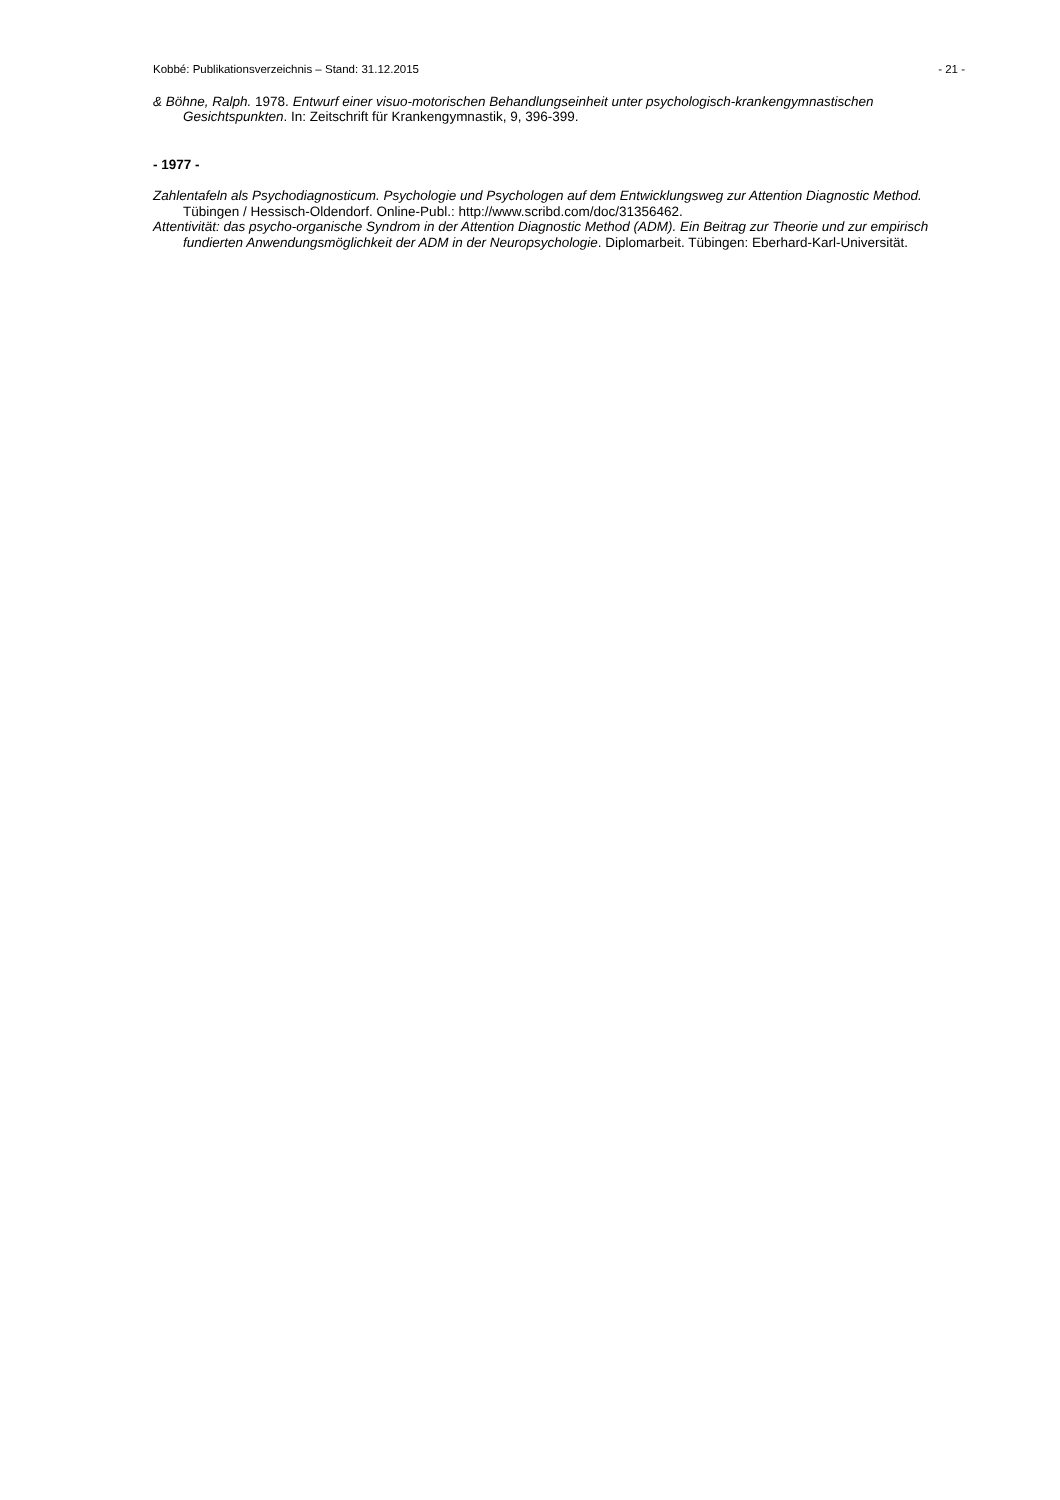Kobbé: Publikationsverzeichnis – Stand: 31.12.2015 - 21 -
& Böhne, Ralph. 1978. Entwurf einer visuo-motorischen Behandlungseinheit unter psychologisch-krankengymnastischen Gesichtspunkten. In: Zeitschrift für Krankengymnastik, 9, 396-399.
- 1977 -
Zahlentafeln als Psychodiagnosticum. Psychologie und Psychologen auf dem Entwicklungsweg zur Attention Diagnostic Method. Tübingen / Hessisch-Oldendorf. Online-Publ.: http://www.scribd.com/doc/31356462.
Attentivität: das psycho-organische Syndrom in der Attention Diagnostic Method (ADM). Ein Beitrag zur Theorie und zur empirisch fundierten Anwendungsmöglichkeit der ADM in der Neuropsychologie. Diplomarbeit. Tübingen: Eberhard-Karl-Universität.